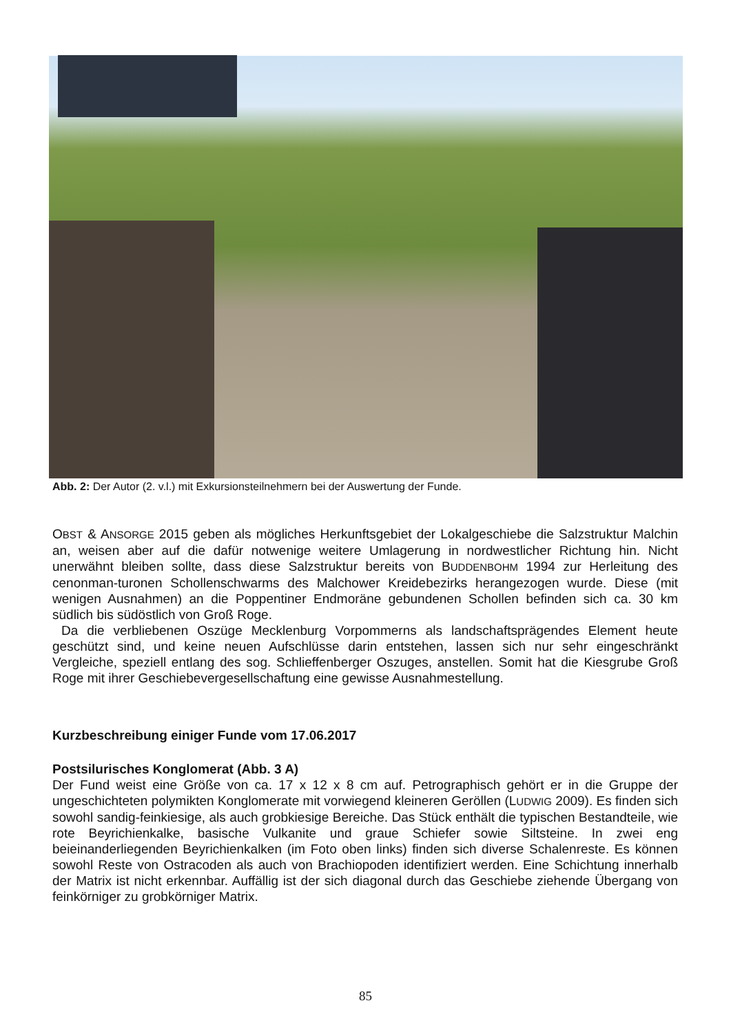Abb. 2: Der Autor (2. v.l.) mit Exkursionsteilnehmern bei der Auswertung der Funde.
OBST & ANSORGE 2015 geben als mögliches Herkunftsgebiet der Lokalgeschiebe die Salzstruktur Malchin an, weisen aber auf die dafür notwenige weitere Umlagerung in nordwestlicher Richtung hin. Nicht unerwähnt bleiben sollte, dass diese Salzstruktur bereits von BUDDENBOHM 1994 zur Herleitung des cenonman-turonen Schollenschwarms des Malchower Kreidebezirks herangezogen wurde. Diese (mit wenigen Ausnahmen) an die Poppentiner Endmoräne gebundenen Schollen befinden sich ca. 30 km südlich bis südöstlich von Groß Roge.
Da die verbliebenen Oszüge Mecklenburg Vorpommerns als landschaftsprägendes Element heute geschützt sind, und keine neuen Aufschlüsse darin entstehen, lassen sich nur sehr eingeschränkt Vergleiche, speziell entlang des sog. Schlieffenberger Oszuges, anstellen. Somit hat die Kiesgrube Groß Roge mit ihrer Geschiebevergesellschaftung eine gewisse Ausnahmestellung.
Kurzbeschreibung einiger Funde vom 17.06.2017
Postsilurisches Konglomerat (Abb. 3 A)
Der Fund weist eine Größe von ca. 17 x 12 x 8 cm auf. Petrographisch gehört er in die Gruppe der ungeschichteten polymikten Konglomerate mit vorwiegend kleineren Geröllen (LUDWIG 2009). Es finden sich sowohl sandig-feinkiesige, als auch grobkiesige Bereiche. Das Stück enthält die typischen Bestandteile, wie rote Beyrichienkalke, basische Vulkanite und graue Schiefer sowie Siltsteine. In zwei eng beieinanderliegenden Beyrichienkalken (im Foto oben links) finden sich diverse Schalenreste. Es können sowohl Reste von Ostracoden als auch von Brachiopoden identifiziert werden. Eine Schichtung innerhalb der Matrix ist nicht erkennbar. Auffällig ist der sich diagonal durch das Geschiebe ziehende Übergang von feinkörniger zu grobkörniger Matrix.
85